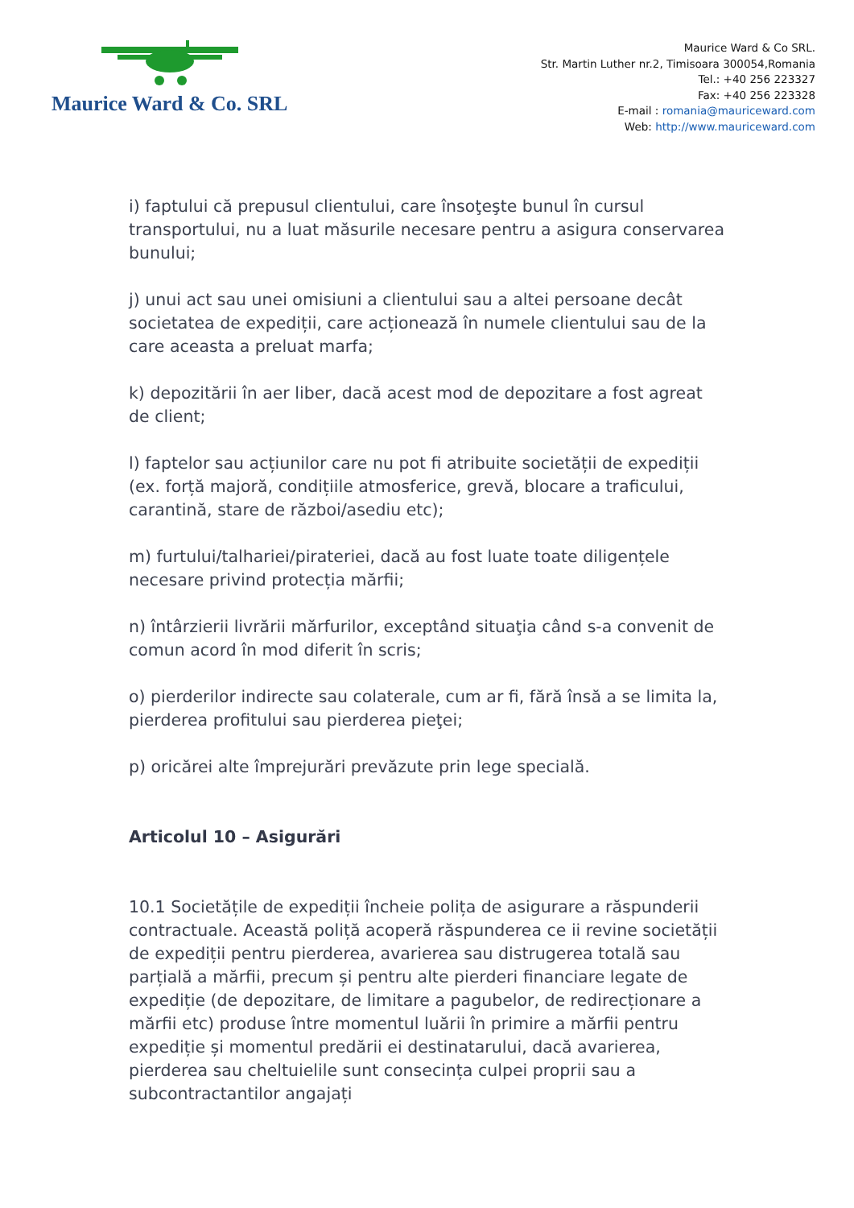Maurice Ward & Co. SRL
Maurice Ward & Co SRL.
Str. Martin Luther nr.2, Timisoara 300054,Romania
Tel.: +40 256 223327
Fax: +40 256 223328
E-mail : romania@mauriceward.com
Web: http://www.mauriceward.com
i) faptului că prepusul clientului, care însoţeşte bunul în cursul transportului, nu a luat măsurile necesare pentru a asigura conservarea bunului;
j) unui act sau unei omisiuni a clientului sau a altei persoane decât societatea de expediții, care acționează în numele clientului sau de la care aceasta a preluat marfa;
k) depozitării în aer liber, dacă acest mod de depozitare a fost agreat de client;
l) faptelor sau acțiunilor care nu pot fi atribuite societății de expediții (ex. forță majoră, condițiile atmosferice, grevă, blocare a traficului, carantină, stare de război/asediu etc);
m) furtului/talhariei/pirateriei, dacă au fost luate toate diligențele necesare privind protecția mărfii;
n) întârzierii livrării mărfurilor, exceptând situaţia când s-a convenit de comun acord în mod diferit în scris;
o) pierderilor indirecte sau colaterale, cum ar fi, fără însă a se limita la, pierderea profitului sau pierderea pieţei;
p) oricărei alte împrejurări prevăzute prin lege specială.
Articolul 10 – Asigurări
10.1 Societățile de expediții încheie polița de asigurare a răspunderii contractuale. Această poliță acoperă răspunderea ce ii revine societății de expediții pentru pierderea, avarierea sau distrugerea totală sau parțială a mărfii, precum și pentru alte pierderi financiare legate de expediție (de depozitare, de limitare a pagubelor, de redirecționare a mărfii etc) produse între momentul luării în primire a mărfii pentru expediție și momentul predării ei destinatarului, dacă avarierea, pierderea sau cheltuielile sunt consecința culpei proprii sau a subcontractantilor angajați